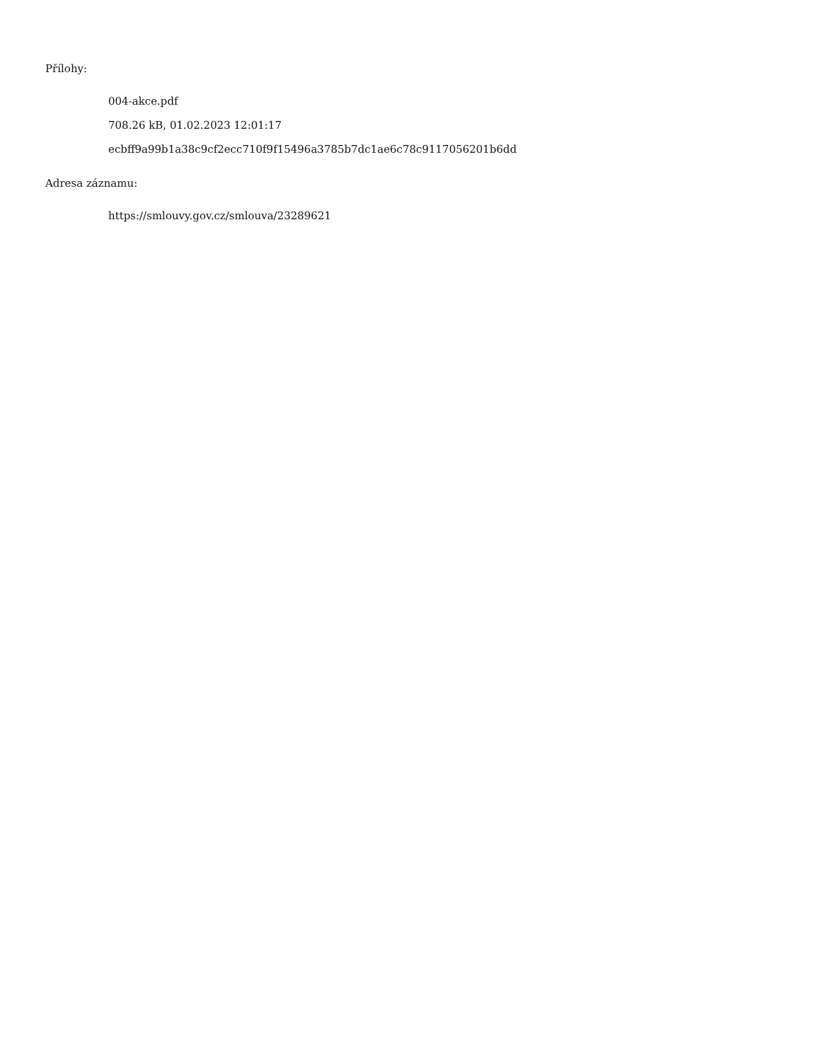Přílohy:
004-akce.pdf
708.26 kB, 01.02.2023 12:01:17
ecbff9a99b1a38c9cf2ecc710f9f15496a3785b7dc1ae6c78c9117056201b6dd
Adresa záznamu:
https://smlouvy.gov.cz/smlouva/23289621